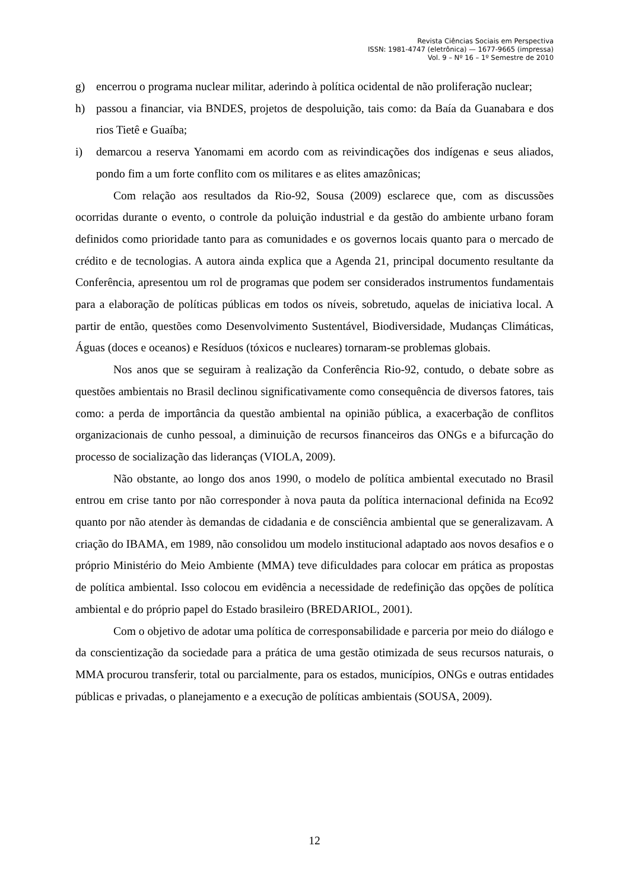Revista Ciências Sociais em Perspectiva
ISSN: 1981-4747 (eletrônica) — 1677-9665 (impressa)
Vol. 9 – Nº 16 – 1º Semestre de 2010
g) encerrou o programa nuclear militar, aderindo à política ocidental de não proliferação nuclear;
h) passou a financiar, via BNDES, projetos de despoluição, tais como: da Baía da Guanabara e dos rios Tietê e Guaíba;
i) demarcou a reserva Yanomami em acordo com as reivindicações dos indígenas e seus aliados, pondo fim a um forte conflito com os militares e as elites amazônicas;
Com relação aos resultados da Rio-92, Sousa (2009) esclarece que, com as discussões ocorridas durante o evento, o controle da poluição industrial e da gestão do ambiente urbano foram definidos como prioridade tanto para as comunidades e os governos locais quanto para o mercado de crédito e de tecnologias. A autora ainda explica que a Agenda 21, principal documento resultante da Conferência, apresentou um rol de programas que podem ser considerados instrumentos fundamentais para a elaboração de políticas públicas em todos os níveis, sobretudo, aquelas de iniciativa local. A partir de então, questões como Desenvolvimento Sustentável, Biodiversidade, Mudanças Climáticas, Águas (doces e oceanos) e Resíduos (tóxicos e nucleares) tornaram-se problemas globais.
Nos anos que se seguiram à realização da Conferência Rio-92, contudo, o debate sobre as questões ambientais no Brasil declinou significativamente como consequência de diversos fatores, tais como: a perda de importância da questão ambiental na opinião pública, a exacerbação de conflitos organizacionais de cunho pessoal, a diminuição de recursos financeiros das ONGs e a bifurcação do processo de socialização das lideranças (VIOLA, 2009).
Não obstante, ao longo dos anos 1990, o modelo de política ambiental executado no Brasil entrou em crise tanto por não corresponder à nova pauta da política internacional definida na Eco92 quanto por não atender às demandas de cidadania e de consciência ambiental que se generalizavam. A criação do IBAMA, em 1989, não consolidou um modelo institucional adaptado aos novos desafios e o próprio Ministério do Meio Ambiente (MMA) teve dificuldades para colocar em prática as propostas de política ambiental. Isso colocou em evidência a necessidade de redefinição das opções de política ambiental e do próprio papel do Estado brasileiro (BREDARIOL, 2001).
Com o objetivo de adotar uma política de corresponsabilidade e parceria por meio do diálogo e da conscientização da sociedade para a prática de uma gestão otimizada de seus recursos naturais, o MMA procurou transferir, total ou parcialmente, para os estados, municípios, ONGs e outras entidades públicas e privadas, o planejamento e a execução de políticas ambientais (SOUSA, 2009).
12